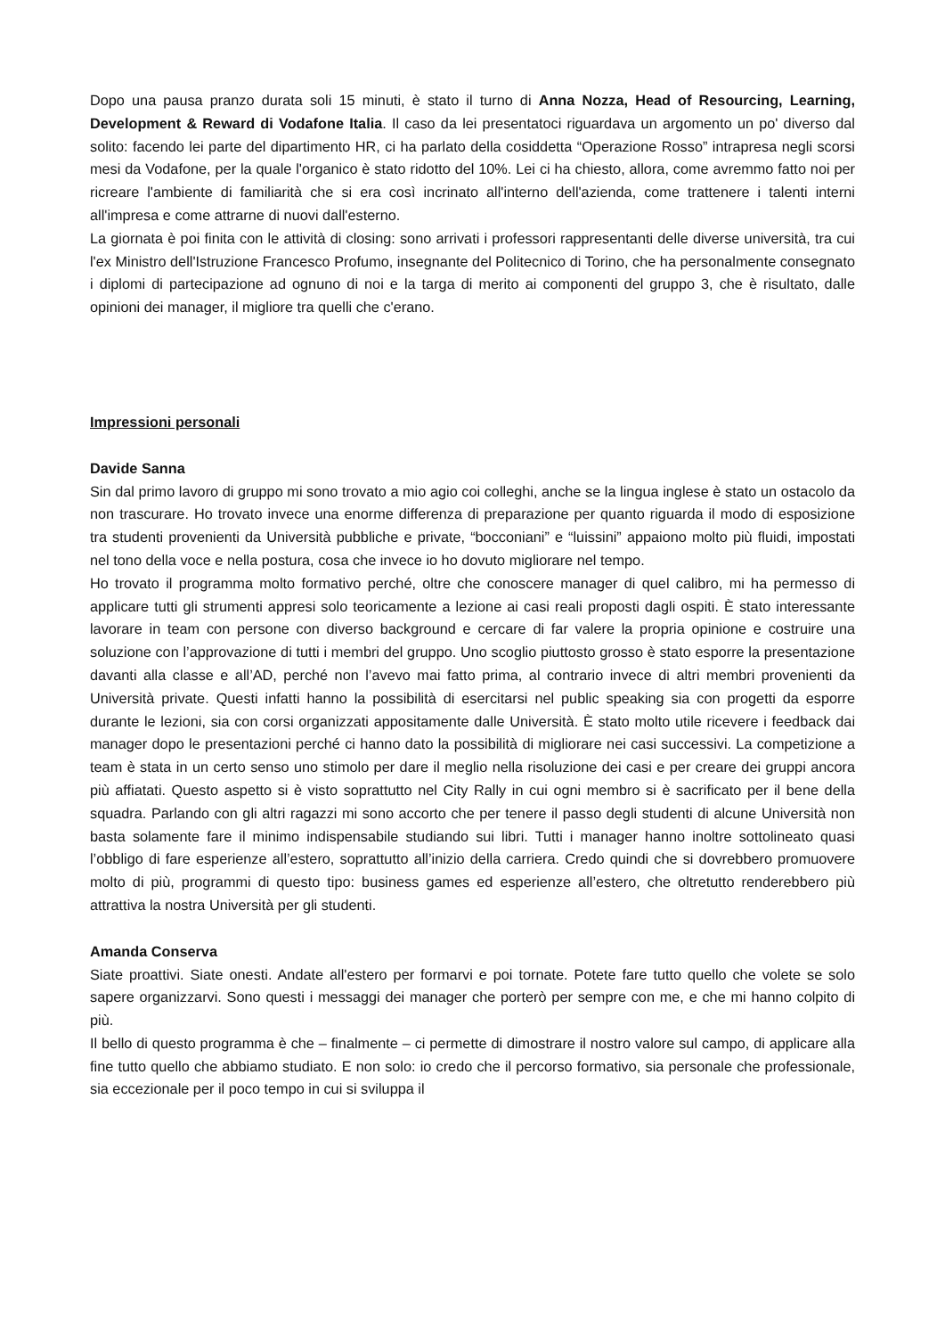Dopo una pausa pranzo durata soli 15 minuti, è stato il turno di Anna Nozza, Head of Resourcing, Learning, Development & Reward di Vodafone Italia. Il caso da lei presentatoci riguardava un argomento un po' diverso dal solito: facendo lei parte del dipartimento HR, ci ha parlato della cosiddetta “Operazione Rosso” intrapresa negli scorsi mesi da Vodafone, per la quale l'organico è stato ridotto del 10%. Lei ci ha chiesto, allora, come avremmo fatto noi per ricreare l'ambiente di familiarità che si era così incrinato all'interno dell'azienda, come trattenere i talenti interni all'impresa e come attrarne di nuovi dall'esterno.
La giornata è poi finita con le attività di closing: sono arrivati i professori rappresentanti delle diverse università, tra cui l'ex Ministro dell'Istruzione Francesco Profumo, insegnante del Politecnico di Torino, che ha personalmente consegnato i diplomi di partecipazione ad ognuno di noi e la targa di merito ai componenti del gruppo 3, che è risultato, dalle opinioni dei manager, il migliore tra quelli che c'erano.
Impressioni personali
Davide Sanna
Sin dal primo lavoro di gruppo mi sono trovato a mio agio coi colleghi, anche se la lingua inglese è stato un ostacolo da non trascurare. Ho trovato invece una enorme differenza di preparazione per quanto riguarda il modo di esposizione tra studenti provenienti da Università pubbliche e private, “bocconiani” e “luissini” appaiono molto più fluidi, impostati nel tono della voce e nella postura, cosa che invece io ho dovuto migliorare nel tempo.
Ho trovato il programma molto formativo perché, oltre che conoscere manager di quel calibro, mi ha permesso di applicare tutti gli strumenti appresi solo teoricamente a lezione ai casi reali proposti dagli ospiti. È stato interessante lavorare in team con persone con diverso background e cercare di far valere la propria opinione e costruire una soluzione con l’approvazione di tutti i membri del gruppo. Uno scoglio piuttosto grosso è stato esporre la presentazione davanti alla classe e all’AD, perché non l’avevo mai fatto prima, al contrario invece di altri membri provenienti da Università private. Questi infatti hanno la possibilità di esercitarsi nel public speaking sia con progetti da esporre durante le lezioni, sia con corsi organizzati appositamente dalle Università. È stato molto utile ricevere i feedback dai manager dopo le presentazioni perché ci hanno dato la possibilità di migliorare nei casi successivi. La competizione a team è stata in un certo senso uno stimolo per dare il meglio nella risoluzione dei casi e per creare dei gruppi ancora più affiatati. Questo aspetto si è visto soprattutto nel City Rally in cui ogni membro si è sacrificato per il bene della squadra. Parlando con gli altri ragazzi mi sono accorto che per tenere il passo degli studenti di alcune Università non basta solamente fare il minimo indispensabile studiando sui libri. Tutti i manager hanno inoltre sottolineato quasi l’obbligo di fare esperienze all’estero, soprattutto all’inizio della carriera. Credo quindi che si dovrebbero promuovere molto di più, programmi di questo tipo: business games ed esperienze all’estero, che oltretutto renderebbero più attrattiva la nostra Università per gli studenti.
Amanda Conserva
Siate proattivi. Siate onesti. Andate all'estero per formarvi e poi tornate. Potete fare tutto quello che volete se solo sapere organizzarvi. Sono questi i messaggi dei manager che porterò per sempre con me, e che mi hanno colpito di più.
Il bello di questo programma è che – finalmente – ci permette di dimostrare il nostro valore sul campo, di applicare alla fine tutto quello che abbiamo studiato. E non solo: io credo che il percorso formativo, sia personale che professionale, sia eccezionale per il poco tempo in cui si sviluppa il